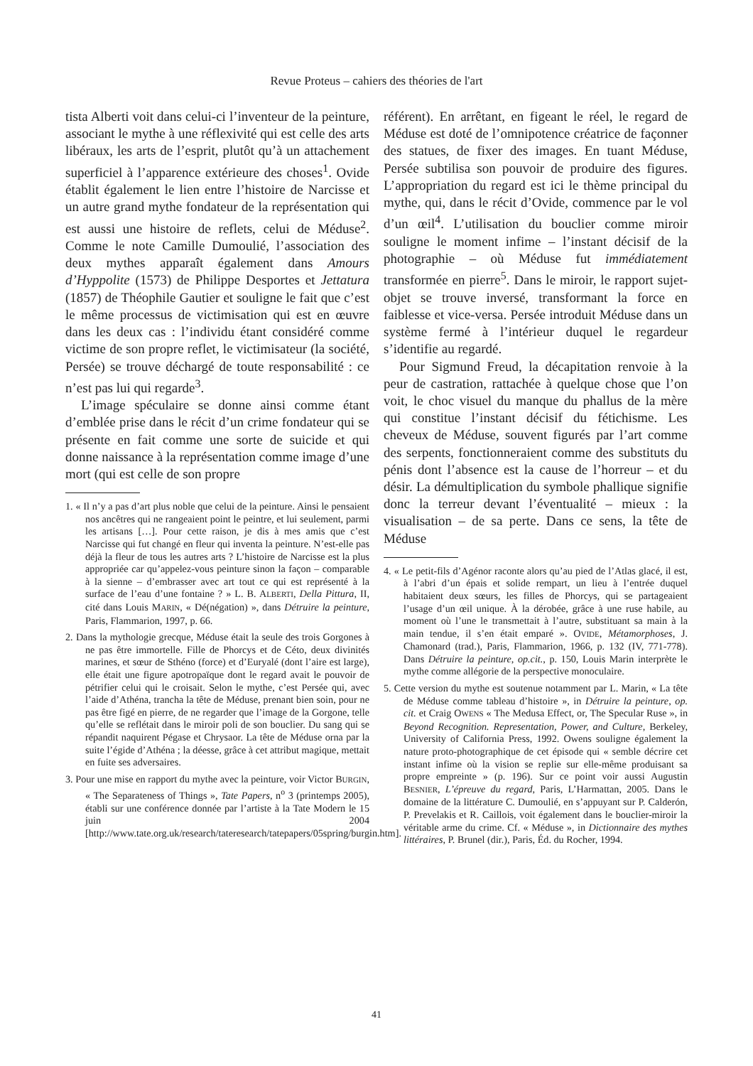Revue Proteus – cahiers des théories de l'art
tista Alberti voit dans celui-ci l’inventeur de la peinture, associant le mythe à une réflexivité qui est celle des arts libéraux, les arts de l’esprit, plutôt qu’à un attachement superficiel à l’apparence extérieure des choses<sup>1</sup>. Ovide établit également le lien entre l’histoire de Narcisse et un autre grand mythe fondateur de la représentation qui est aussi une histoire de reflets, celui de Méduse<sup>2</sup>. Comme le note Camille Dumoulié, l’association des deux mythes apparaît également dans Amours d’Hyppolite (1573) de Philippe Desportes et Jettatura (1857) de Théophile Gautier et souligne le fait que c’est le même processus de victimisation qui est en œuvre dans les deux cas : l’individu étant considéré comme victime de son propre reflet, le victimisateur (la société, Persée) se trouve déchargé de toute responsabilité : ce n’est pas lui qui regarde<sup>3</sup>.
L’image spéculaire se donne ainsi comme étant d’emblée prise dans le récit d’un crime fondateur qui se présente en fait comme une sorte de suicide et qui donne naissance à la représentation comme image d’une mort (qui est celle de son propre
1. « Il n’y a pas d’art plus noble que celui de la peinture. Ainsi le pensaient nos ancêtres qui ne rangeaient point le peintre, et lui seulement, parmi les artisans […]. Pour cette raison, je dis à mes amis que c’est Narcisse qui fut changé en fleur qui inventa la peinture. N’est-elle pas déjà la fleur de tous les autres arts ? L’histoire de Narcisse est la plus appropriée car qu’appelez-vous peinture sinon la façon – comparable à la sienne – d’embrasser avec art tout ce qui est représenté à la surface de l’eau d’une fontaine ? » L. B. ALBERTI, Della Pittura, II, cité dans Louis MARIN, « Dé(négation) », dans Détruire la peinture, Paris, Flammarion, 1997, p. 66.
2. Dans la mythologie grecque, Méduse était la seule des trois Gorgones à ne pas être immortelle. Fille de Phorcys et de Céto, deux divinités marines, et sœur de Sthéno (force) et d’Euryalé (dont l’aire est large), elle était une figure apotropaïque dont le regard avait le pouvoir de pétrifier celui qui le croisait. Selon le mythe, c’est Persée qui, avec l’aide d’Athéna, trancha la tête de Méduse, prenant bien soin, pour ne pas être figé en pierre, de ne regarder que l’image de la Gorgone, telle qu’elle se reflétait dans le miroir poli de son bouclier. Du sang qui se répandit naquirent Pégase et Chrysaor. La tête de Méduse orna par la suite l’égide d’Athéna ; la déesse, grâce à cet attribut magique, mettait en fuite ses adversaires.
3. Pour une mise en rapport du mythe avec la peinture, voir Victor BURGIN, « The Separateness of Things », Tate Papers, n<sup>o</sup> 3 (printemps 2005), établi sur une conférence donnée par l’artiste à la Tate Modern le 15 juin 2004 [http://www.tate.org.uk/research/tateresearch/tatepapers/05spring/burgin.htm].
référent). En arrêtant, en figeant le réel, le regard de Méduse est doté de l’omnipotence créatrice de façonner des statues, de fixer des images. En tuant Méduse, Persée subtilisa son pouvoir de produire des figures. L’appropriation du regard est ici le thème principal du mythe, qui, dans le récit d’Ovide, commence par le vol d’un œil<sup>4</sup>. L’utilisation du bouclier comme miroir souligne le moment infime – l’instant décisif de la photographie – où Méduse fut immédiatement transformée en pierre<sup>5</sup>. Dans le miroir, le rapport sujet-objet se trouve inversé, transformant la force en faiblesse et vice-versa. Persée introduit Méduse dans un système fermé à l’intérieur duquel le regardeur s’identifie au regardé.
Pour Sigmund Freud, la décapitation renvoie à la peur de castration, rattachée à quelque chose que l’on voit, le choc visuel du manque du phallus de la mère qui constitue l’instant décisif du fétichisme. Les cheveux de Méduse, souvent figurés par l’art comme des serpents, fonctionneraient comme des substituts du pénis dont l’absence est la cause de l’horreur – et du désir. La démultiplication du symbole phallique signifie donc la terreur devant l’éventualité – mieux : la visualisation – de sa perte. Dans ce sens, la tête de Méduse
4. « Le petit-fils d’Agénor raconte alors qu’au pied de l’Atlas glacé, il est, à l’abri d’un épais et solide rempart, un lieu à l’entrée duquel habitaient deux sœurs, les filles de Phorcys, qui se partageaient l’usage d’un œil unique. À la dérobée, grâce à une ruse habile, au moment où l’une le transmettait à l’autre, substituant sa main à la main tendue, il s’en était emparé ». OVIDE, Métamorphoses, J. Chamonard (trad.), Paris, Flammarion, 1966, p. 132 (IV, 771-778). Dans Détruire la peinture, op.cit., p. 150, Louis Marin interprète le mythe comme allégorie de la perspective monoculaire.
5. Cette version du mythe est soutenue notamment par L. Marin, « La tête de Méduse comme tableau d’histoire », in Détruire la peinture, op. cit. et Craig OWENS « The Medusa Effect, or, The Specular Ruse », in Beyond Recognition. Representation, Power, and Culture, Berkeley, University of California Press, 1992. Owens souligne également la nature proto-photographique de cet épisode qui « semble décrire cet instant infime où la vision se replie sur elle-même produisant sa propre empreinte » (p. 196). Sur ce point voir aussi Augustin BESNIER, L’épreuve du regard, Paris, L’Harmattan, 2005. Dans le domaine de la littérature C. Dumoulié, en s’appuyant sur P. Calderón, P. Prevelakis et R. Caillois, voit également dans le bouclier-miroir la véritable arme du crime. Cf. « Méduse », in Dictionnaire des mythes littéraires, P. Brunel (dir.), Paris, Éd. du Rocher, 1994.
41